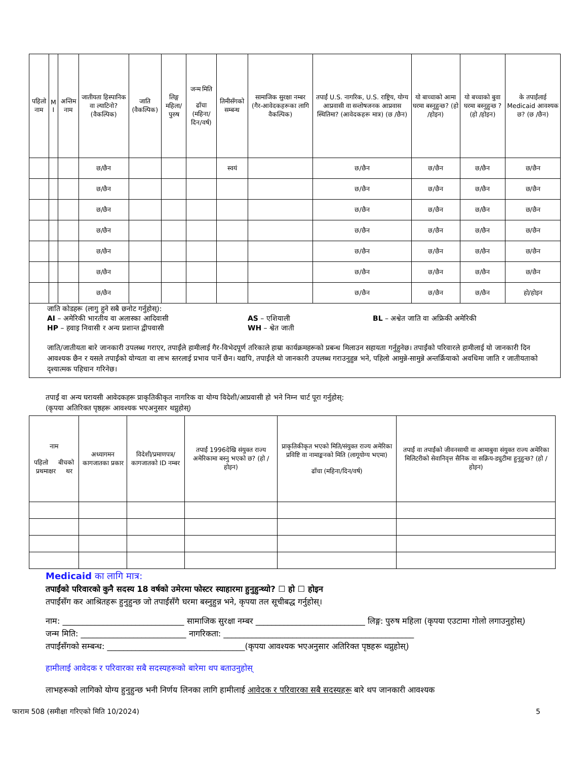| पहिलो नाम | M I | अन्तिम नाम | जातीयता हिस्पानिक वा ल्याटिनो? (वैकल्पिक) | जाति (वैकल्पिक) | लिङ्ग महिला/पुरुष | जन्म मिति ढाँचा (महिना/दिन/वर्ष) | तिमीसँगको सम्बन्ध | सामाजिक सुरक्षा नम्बर (गैर-आवेदकहरूका लागि वैकल्पिक) | तपाईं U.S. नागरिक, U.S. राष्ट्रिय, योग्य आप्रवासी वा सन्तोषजनक आप्रवास स्थितिमा? (आवेदकहरू मात्र) (छ /छैन) | यो बाच्चाको आमा घरमा बस्नुहुन्छ? (हो /होइन) | यो बच्चाको बुवा घरमा बस्नुहुन्छ ? (हो /होइन) | के तपाईंलाई Medicaid आवश्यक छ? (छ /छैन) |
| --- | --- | --- | --- | --- | --- | --- | --- | --- | --- | --- | --- | --- |
| | | | छ/छैन | | | | स्वयं | | छ/छैन | छ/छैन | छ/छैन | छ/छैन |
| | | | छ/छैन | | | | | | छ/छैन | छ/छैन | छ/छैन | छ/छैन |
| | | | छ/छैन | | | | | | छ/छैन | छ/छैन | छ/छैन | छ/छैन |
| | | | छ/छैन | | | | | | छ/छैन | छ/छैन | छ/छैन | छ/छैन |
| | | | छ/छैन | | | | | | छ/छैन | छ/छैन | छ/छैन | छ/छैन |
| | | | छ/छैन | | | | | | छ/छैन | छ/छैन | छ/छैन | छ/छैन |
| | | | छ/छैन | | | | | | छ/छैन | छ/छैन | छ/छैन | हो/होइन |
जाति कोडहरू (लागु हुने सबै छनोट गर्नुहोस्):
AI – अमेरिकी भारतीय वा अलास्का आदिवासी
HP – हवाइ निवासी र अन्य प्रशान्त द्वीपवासी
AS – एशियाली
WH – श्वेत जाती
BL – अश्वेत जाति वा अफ्रिकी अमेरिकी
जाति/जातीयता बारे जानकारी उपलब्ध गराएर, तपाईंले हामीलाई गैर-विभेदपूर्ण तरिकाले हाम्रा कार्यक्रमहरूको प्रबन्ध मिलाउन सहायता गर्नुहुनेछ। तपाईंको परिवारले हामीलाई यो जानकारी दिन आवश्यक छैन र यसले तपाईंको योग्यता वा लाभ स्तरलाई प्रभाव पार्ने छैन। यद्यपि, तपाईंले यो जानकारी उपलब्ध गराउनुहुन्न भने, पहिलो आमुन्ने-सामुन्ने अन्तर्क्रियाको अवधिमा जाति र जातीयताको दृश्यात्मक पहिचान गरिनेछ।
तपाईं वा अन्य घरायसी आवेदकहरू प्राकृतिकीकृत नागरिक वा योग्य विदेशी/आप्रवासी हो भने निम्न चार्ट पूरा गर्नुहोस्:
(कृपया अतिरिक्त पृष्ठहरू आवश्यक भएअनुसार थप्नुहोस्)
| नाम पहिलो बीचको प्रथमाक्षर थर | अध्यागमन कागजातका प्रकार | विदेशी/प्रमाणपत्र/कागजातको ID नम्बर | तपाईं 1996देखि संयुक्त राज्य अमेरिकामा बस्नु भएको छ? (हो /होइन) | प्राकृतिकीकृत भएको मिति/संयुक्त राज्य अमेरिका प्रविष्टि वा नामाङ्कनको मिति (लागूयोग्य भएमा) ढाँचा (महिना/दिन/वर्ष) | तपाईं वा तपाईंको जीवनसाथी वा आमाबुवा संयुक्त राज्य अमेरिका मिलिटरीको सेवानिवृत्त सैनिक वा सक्रिय-ड्युटीमा हुनुहुन्छ? (हो /होइन) |
| --- | --- | --- | --- | --- | --- |
Medicaid का लागि मात्र:
तपाईंको परिवारको कुनै सदस्य 18 वर्षको उमेरमा फोस्टर स्याहारमा हुनुहुन्थ्यो? ☐ हो ☐ होइन
तपाईंसँग कर आश्रितहरू हुनुहुन्छ जो तपाईंसँगै घरमा बस्नुहुन्न भने, कृपया तल सूचीबद्ध गर्नुहोस्।
नाम: ______________________________ सामाजिक सुरक्षा नम्बर ___________________________ लिङ्ग: पुरुष महिला (कृपया एउटामा गोलो लगाउनुहोस्)
जन्म मिति: __________________________ नागरिकता: _______________________________________________
तपाईंसँगको सम्बन्ध: __________________________________(कृपया आवश्यक भएअनुसार अतिरिक्त पृष्ठहरू थप्नुहोस्)
हामीलाई आवेदक र परिवारका सबै सदस्यहरूको बारेमा थप बताउनुहोस्
लाभहरूको लागिको योग्य हुनुहुन्छ भनी निर्णय लिनका लागि हामीलाई आवेदक र परिवारका सबै सदस्यहरू बारे थप जानकारी आवश्यक
फाराम 508 (समीक्षा गरिएको मिति 10/2024) 5